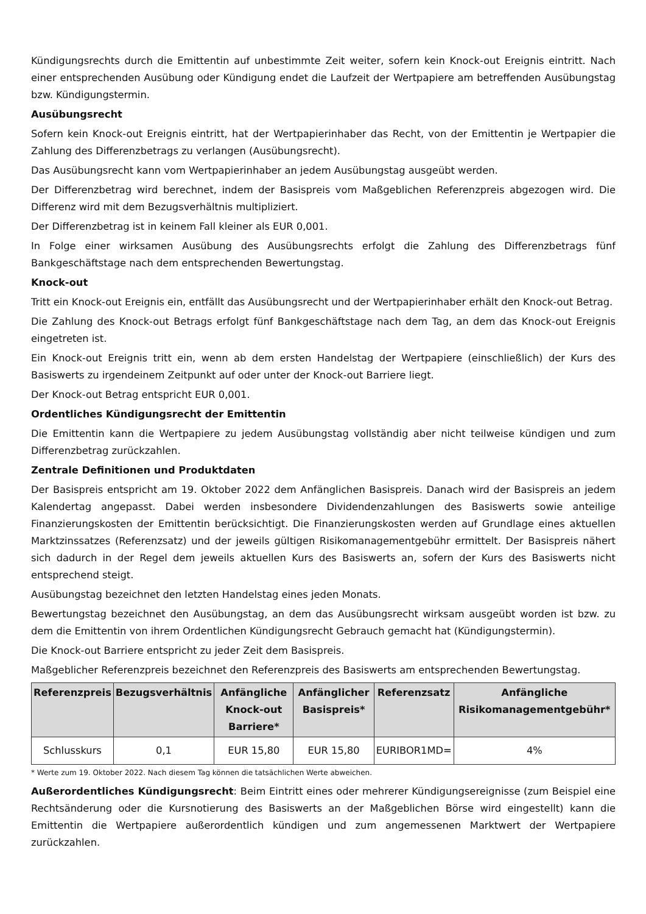Kündigungsrechts durch die Emittentin auf unbestimmte Zeit weiter, sofern kein Knock-out Ereignis eintritt. Nach einer entsprechenden Ausübung oder Kündigung endet die Laufzeit der Wertpapiere am betreffenden Ausübungstag bzw. Kündigungstermin.
Ausübungsrecht
Sofern kein Knock-out Ereignis eintritt, hat der Wertpapierinhaber das Recht, von der Emittentin je Wertpapier die Zahlung des Differenzbetrags zu verlangen (Ausübungsrecht).
Das Ausübungsrecht kann vom Wertpapierinhaber an jedem Ausübungstag ausgeübt werden.
Der Differenzbetrag wird berechnet, indem der Basispreis vom Maßgeblichen Referenzpreis abgezogen wird. Die Differenz wird mit dem Bezugsverhältnis multipliziert.
Der Differenzbetrag ist in keinem Fall kleiner als EUR 0,001.
In Folge einer wirksamen Ausübung des Ausübungsrechts erfolgt die Zahlung des Differenzbetrags fünf Bankgeschäftstage nach dem entsprechenden Bewertungstag.
Knock-out
Tritt ein Knock-out Ereignis ein, entfällt das Ausübungsrecht und der Wertpapierinhaber erhält den Knock-out Betrag.
Die Zahlung des Knock-out Betrags erfolgt fünf Bankgeschäftstage nach dem Tag, an dem das Knock-out Ereignis eingetreten ist.
Ein Knock-out Ereignis tritt ein, wenn ab dem ersten Handelstag der Wertpapiere (einschließlich) der Kurs des Basiswerts zu irgendeinem Zeitpunkt auf oder unter der Knock-out Barriere liegt.
Der Knock-out Betrag entspricht EUR 0,001.
Ordentliches Kündigungsrecht der Emittentin
Die Emittentin kann die Wertpapiere zu jedem Ausübungstag vollständig aber nicht teilweise kündigen und zum Differenzbetrag zurückzahlen.
Zentrale Definitionen und Produktdaten
Der Basispreis entspricht am 19. Oktober 2022 dem Anfänglichen Basispreis. Danach wird der Basispreis an jedem Kalendertag angepasst. Dabei werden insbesondere Dividendenzahlungen des Basiswerts sowie anteilige Finanzierungskosten der Emittentin berücksichtigt. Die Finanzierungskosten werden auf Grundlage eines aktuellen Marktzinssatzes (Referenzsatz) und der jeweils gültigen Risikomanagementgebühr ermittelt. Der Basispreis nähert sich dadurch in der Regel dem jeweils aktuellen Kurs des Basiswerts an, sofern der Kurs des Basiswerts nicht entsprechend steigt.
Ausübungstag bezeichnet den letzten Handelstag eines jeden Monats.
Bewertungstag bezeichnet den Ausübungstag, an dem das Ausübungsrecht wirksam ausgeübt worden ist bzw. zu dem die Emittentin von ihrem Ordentlichen Kündigungsrecht Gebrauch gemacht hat (Kündigungstermin).
Die Knock-out Barriere entspricht zu jeder Zeit dem Basispreis.
Maßgeblicher Referenzpreis bezeichnet den Referenzpreis des Basiswerts am entsprechenden Bewertungstag.
| Referenzpreis | Bezugsverhältnis | Anfängliche Knock-out Barriere* | Anfänglicher Basispreis* | Referenzsatz | Anfängliche Risikomanagementgebühr* |
| --- | --- | --- | --- | --- | --- |
| Schlusskurs | 0,1 | EUR 15,80 | EUR 15,80 | EURIBOR1MD= | 4% |
* Werte zum 19. Oktober 2022. Nach diesem Tag können die tatsächlichen Werte abweichen.
Außerordentliches Kündigungsrecht: Beim Eintritt eines oder mehrerer Kündigungsereignisse (zum Beispiel eine Rechtsänderung oder die Kursnotierung des Basiswerts an der Maßgeblichen Börse wird eingestellt) kann die Emittentin die Wertpapiere außerordentlich kündigen und zum angemessenen Marktwert der Wertpapiere zurückzahlen.